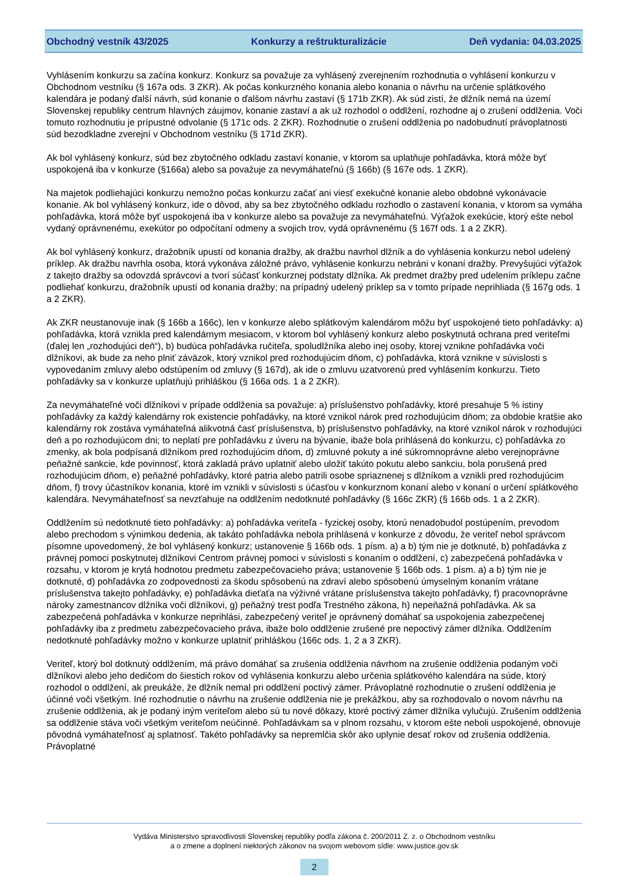Obchodný vestník 43/2025 Konkurzy a reštrukturalizácie Deň vydania: 04.03.2025
Vyhlásením konkurzu sa začína konkurz. Konkurz sa považuje za vyhlásený zverejnením rozhodnutia o vyhlásení konkurzu v Obchodnom vestníku (§ 167a ods. 3 ZKR). Ak počas konkurzného konania alebo konania o návrhu na určenie splátkového kalendára je podaný ďalší návrh, súd konanie o ďalšom návrhu zastaví (§ 171b ZKR). Ak súd zistí, že dlžník nemá na území Slovenskej republiky centrum hlavných záujmov, konanie zastaví a ak už rozhodol o oddlžení, rozhodne aj o zrušení oddlženia. Voči tomuto rozhodnutiu je prípustné odvolanie (§ 171c ods. 2 ZKR). Rozhodnutie o zrušení oddlženia po nadobudnutí právoplatnosti súd bezodkladne zverejní v Obchodnom vestníku (§ 171d ZKR).
Ak bol vyhlásený konkurz, súd bez zbytočného odkladu zastaví konanie, v ktorom sa uplatňuje pohľadávka, ktorá môže byť uspokojená iba v konkurze (§166a) alebo sa považuje za nevymáhateľnú (§ 166b) (§ 167e ods. 1 ZKR).
Na majetok podliehajúci konkurzu nemožno počas konkurzu začať ani viesť exekučné konanie alebo obdobné vykonávacie konanie. Ak bol vyhlásený konkurz, ide o dôvod, aby sa bez zbytočného odkladu rozhodlo o zastavení konania, v ktorom sa vymáha pohľadávka, ktorá môže byť uspokojená iba v konkurze alebo sa považuje za nevymáhateľnú. Výťažok exekúcie, ktorý ešte nebol vydaný oprávnenému, exekútor po odpočítaní odmeny a svojich trov, vydá oprávnenému (§ 167f ods. 1 a 2 ZKR).
Ak bol vyhlásený konkurz, dražobník upustí od konania dražby, ak dražbu navrhol dlžník a do vyhlásenia konkurzu nebol udelený príklep. Ak dražbu navrhla osoba, ktorá vykonáva záložné právo, vyhlásenie konkurzu nebráni v konaní dražby. Prevyšujúci výťažok z takejto dražby sa odovzdá správcovi a tvorí súčasť konkurznej podstaty dlžníka. Ak predmet dražby pred udelením príklepu začne podliehať konkurzu, dražobník upustí od konania dražby; na prípadný udelený príklep sa v tomto prípade neprihliada (§ 167g ods. 1 a 2 ZKR).
Ak ZKR neustanovuje inak (§ 166b a 166c), len v konkurze alebo splátkovým kalendárom môžu byť uspokojené tieto pohľadávky: a) pohľadávka, ktorá vznikla pred kalendárnym mesiacom, v ktorom bol vyhlásený konkurz alebo poskytnutá ochrana pred veriteľmi (ďalej len „rozhodujúci deň“), b) budúca pohľadávka ručiteľa, spoludlžníka alebo inej osoby, ktorej vznikne pohľadávka voči dlžníkovi, ak bude za neho plniť záväzok, ktorý vznikol pred rozhodujúcim dňom, c) pohľadávka, ktorá vznikne v súvislosti s vypovedaním zmluvy alebo odstúpením od zmluvy (§ 167d), ak ide o zmluvu uzatvorenú pred vyhlásením konkurzu. Tieto pohľadávky sa v konkurze uplatňujú prihláškou (§ 166a ods. 1 a 2 ZKR).
Za nevymáhateľné voči dlžníkovi v prípade oddlženia sa považuje: a) príslušenstvo pohľadávky, ktoré presahuje 5 % istiny pohľadávky za každý kalendárny rok existencie pohľadávky, na ktoré vznikol nárok pred rozhodujúcim dňom; za obdobie kratšie ako kalendárny rok zostáva vymáhateľná alikvotná časť príslušenstva, b) príslušenstvo pohľadávky, na ktoré vznikol nárok v rozhodujúci deň a po rozhodujúcom dni; to neplatí pre pohľadávku z úveru na bývanie, ibaže bola prihlásená do konkurzu, c) pohľadávka zo zmenky, ak bola podpísaná dlžníkom pred rozhodujúcim dňom, d) zmluvné pokuty a iné súkromnoprávne alebo verejnoprávne peňažné sankcie, kde povinnosť, ktorá zakladá právo uplatniť alebo uložiť takúto pokutu alebo sankciu, bola porušená pred rozhodujúcim dňom, e) peňažné pohľadávky, ktoré patria alebo patrili osobe spriaznenej s dlžníkom a vznikli pred rozhodujúcim dňom, f) trovy účastníkov konania, ktoré im vznikli v súvislosti s účasťou v konkurznom konaní alebo v konaní o určení splátkového kalendára. Nevymáhateľnosť sa nevzťahuje na oddlžením nedotknuté pohľadávky (§ 166c ZKR) (§ 166b ods. 1 a 2 ZKR).
Oddlžením sú nedotknuté tieto pohľadávky: a) pohľadávka veriteľa - fyzickej osoby, ktorú nenadobudol postúpením, prevodom alebo prechodom s výnimkou dedenia, ak takáto pohľadávka nebola prihlásená v konkurze z dôvodu, že veriteľ nebol správcom písomne upovedomený, že bol vyhlásený konkurz; ustanovenie § 166b ods. 1 písm. a) a b) tým nie je dotknuté, b) pohľadávka z právnej pomoci poskytnutej dlžníkovi Centrom právnej pomoci v súvislosti s konaním o oddlžení, c) zabezpečená pohľadávka v rozsahu, v ktorom je krytá hodnotou predmetu zabezpečovacieho práva; ustanovenie § 166b ods. 1 písm. a) a b) tým nie je dotknuté, d) pohľadávka zo zodpovednosti za škodu spôsobenú na zdraví alebo spôsobenú úmyselným konaním vrátane príslušenstva takejto pohľadávky, e) pohľadávka dieťaťa na výživné vrátane príslušenstva takejto pohľadávky, f) pracovnoprávne nároky zamestnancov dlžníka voči dlžníkovi, g) peňažný trest podľa Trestného zákona, h) nepeňažná pohľadávka. Ak sa zabezpečená pohľadávka v konkurze neprihlási, zabezpečený veriteľ je oprávnený domáhať sa uspokojenia zabezpečenej pohľadávky iba z predmetu zabezpečovacieho práva, ibaže bolo oddlženie zrušené pre nepoctivý zámer dlžníka. Oddlžením nedotknuté pohľadávky možno v konkurze uplatniť prihláškou (166c ods. 1, 2 a 3 ZKR).
Veriteľ, ktorý bol dotknutý oddlžením, má právo domáhať sa zrušenia oddlženia návrhom na zrušenie oddlženia podaným voči dlžníkovi alebo jeho dedičom do šiestich rokov od vyhlásenia konkurzu alebo určenia splátkového kalendára na súde, ktorý rozhodol o oddlžení, ak preukáže, že dlžník nemal pri oddlžení poctivý zámer. Právoplatné rozhodnutie o zrušení oddlženia je účinné voči všetkým. Iné rozhodnutie o návrhu na zrušenie oddlženia nie je prekážkou, aby sa rozhodovalo o novom návrhu na zrušenie oddlženia, ak je podaný iným veriteľom alebo sú tu nové dôkazy, ktoré poctivý zámer dlžníka vylučujú. Zrušením oddlženia sa oddlženie stáva voči všetkým veriteľom neúčinné. Pohľadávkam sa v plnom rozsahu, v ktorom ešte neboli uspokojené, obnovuje pôvodná vymáhateľnosť aj splatnosť. Takéto pohľadávky sa nepremlčia skôr ako uplynie desať rokov od zrušenia oddlženia. Právoplatné
Vydáva Ministerstvo spravodlivosti Slovenskej republiky podľa zákona č. 200/2011 Z. z. o Obchodnom vestníku
a o zmene a doplnení niektorých zákonov na svojom webovom sídle: www.justice.gov.sk
2